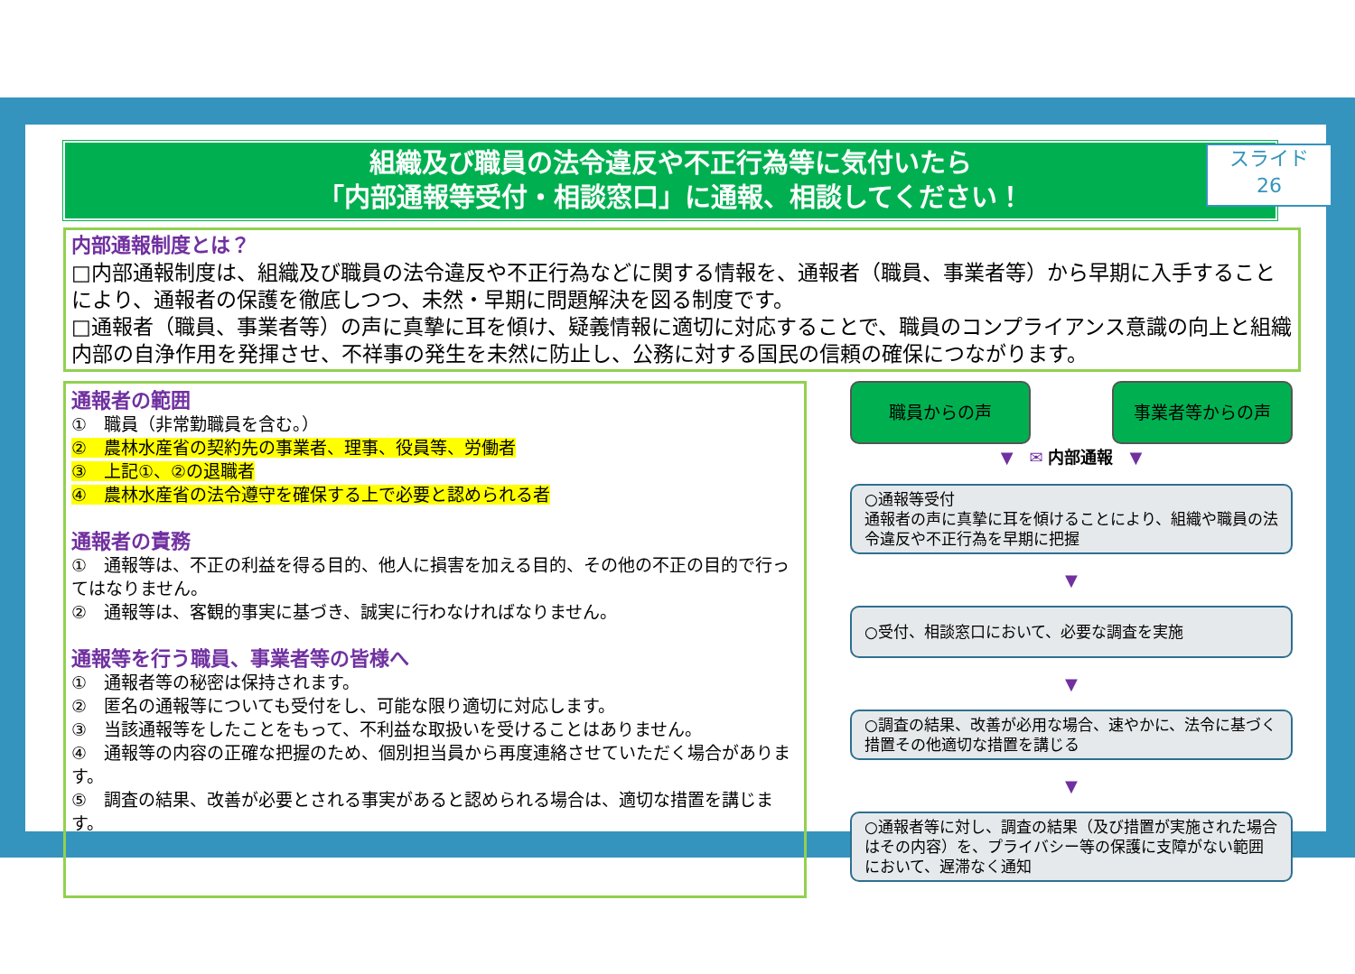スライド
26
組織及び職員の法令違反や不正行為等に気付いたら
「内部通報等受付・相談窓口」に通報、相談してください！
内部通報制度とは？
□内部通報制度は、組織及び職員の法令違反や不正行為などに関する情報を、通報者（職員、事業者等）から早期に入手することにより、通報者の保護を徹底しつつ、未然・早期に問題解決を図る制度です。
□通報者（職員、事業者等）の声に真摯に耳を傾け、疑義情報に適切に対応することで、職員のコンプライアンス意識の向上と組織内部の自浄作用を発揮させ、不祥事の発生を未然に防止し、公務に対する国民の信頼の確保につながります。
通報者の範囲
①　職員（非常勤職員を含む。）
②　農林水産省の契約先の事業者、理事、役員等、労働者
③　上記①、②の退職者
④　農林水産省の法令遵守を確保する上で必要と認められる者
通報者の責務
①　通報等は、不正の利益を得る目的、他人に損害を加える目的、その他の不正の目的で行ってはなりません。
②　通報等は、客観的事実に基づき、誠実に行わなければなりません。
通報等を行う職員、事業者等の皆様へ
①　通報者等の秘密は保持されます。
②　匿名の通報等についても受付をし、可能な限り適切に対応します。
③　当該通報等をしたことをもって、不利益な取扱いを受けることはありません。
④　通報等の内容の正確な把握のため、個別担当員から再度連絡させていただく場合があります。
⑤　調査の結果、改善が必要とされる事実があると認められる場合は、適切な措置を講じます。
職員からの声 事業者等からの声
▼　✉ 内部通報　▼
○通報等受付
通報者の声に真摯に耳を傾けることにより、組織や職員の法令違反や不正行為を早期に把握
▼
○受付、相談窓口において、必要な調査を実施
▼
○調査の結果、改善が必用な場合、速やかに、法令に基づく措置その他適切な措置を講じる
▼
○通報者等に対し、調査の結果（及び措置が実施された場合はその内容）を、プライバシー等の保護に支障がない範囲において、遅滞なく通知